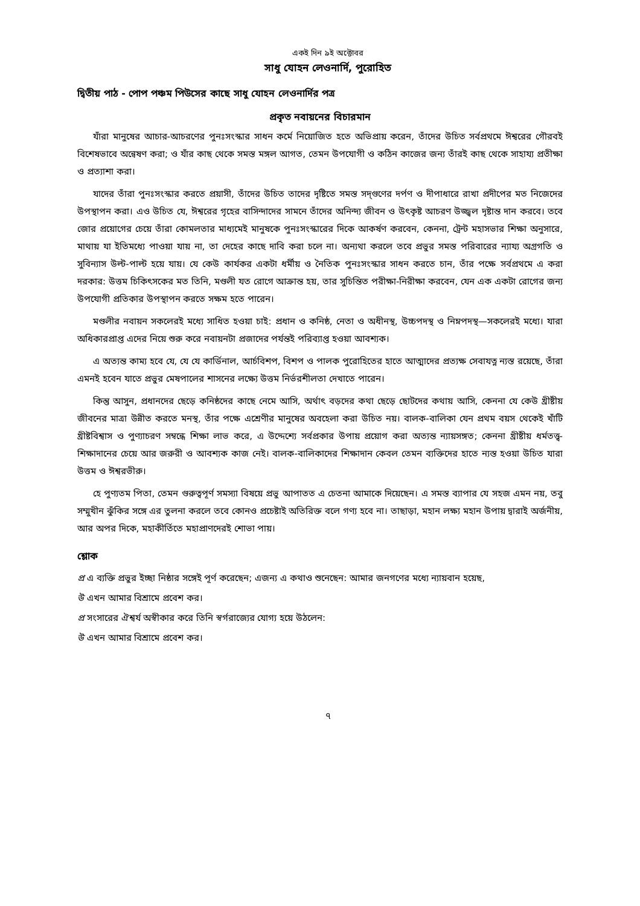একই দিন ৯ই অক্টোবর
সাধু যোহন লেওনার্দি, পুরোহিত
দ্বিতীয় পাঠ - পোপ পঞ্চম পিউসের কাছে সাধু যোহন লেওনার্দির পত্র
প্রকৃত নবায়নের বিচারমান
যাঁরা মানুষের আচার-আচরণের পুনঃসংস্কার সাধন কর্মে নিয়োজিত হতে অভিপ্রায় করেন, তাঁদের উচিত সর্বপ্রথমে ঈশ্বরের গৌরবই বিশেষভাবে অন্বেষণ করা; ও যাঁর কাছ থেকে সমস্ত মঙ্গল আগত, তেমন উপযোগী ও কঠিন কাজের জন্য তাঁরই কাছ থেকে সাহায্য প্রতীক্ষা ও প্রত্যাশা করা।
যাদের তাঁরা পুনঃসংস্কার করতে প্রয়াসী, তাঁদের উচিত তাদের দৃষ্টিতে সমস্ত সদ্‌গুণের দর্পণ ও দীপাধারে রাখা প্রদীপের মত নিজেদের উপস্থাপন করা। এও উচিত যে, ঈশ্বরের গৃহের বাসিন্দাদের সামনে তাঁদের অনিন্দ্য জীবন ও উৎকৃষ্ট আচরণ উজ্জ্বল দৃষ্টান্ত দান করবে। তবে জোর প্রয়োগের চেয়ে তাঁরা কোমলতার মাধ্যমেই মানুষকে পুনঃসংস্কারের দিকে আকর্ষণ করবেন, কেননা, ট্রেন্ট মহাসভার শিক্ষা অনুসারে, মাথায় যা ইতিমধ্যে পাওয়া যায় না, তা দেহের কাছে দাবি করা চলে না। অন্যথা করলে তবে প্রভুর সমস্ত পরিবারের ন্যায্য অগ্রগতি ও সুবিন্যাস উল্ট-পাল্ট হয়ে যায়। যে কেউ কার্যকর একটা ধর্মীয় ও নৈতিক পুনঃসংস্কার সাধন করতে চান, তাঁর পক্ষে সর্বপ্রথমে এ করা দরকার: উত্তম চিকিৎসকের মত তিনি, মণ্ডলী যত রোগে আক্রান্ত হয়, তার সুচিন্তিত পরীক্ষা-নিরীক্ষা করবেন, যেন এক একটা রোগের জন্য উপযোগী প্রতিকার উপস্থাপন করতে সক্ষম হতে পারেন।
মণ্ডলীর নবায়ন সকলেরই মধ্যে সাধিত হওয়া চাই: প্রধান ও কনিষ্ঠ, নেতা ও অধীনস্থ, উচ্চপদস্থ ও নিম্নপদস্থ—সকলেরই মধ্যে। যারা অধিকারপ্রাপ্ত এদের নিয়ে শুরু করে নবায়নটা প্রজাদের পর্যন্তই পরিব্যাপ্ত হওয়া আবশ্যক।
এ অত্যন্ত কাম্য হবে যে, যে যে কার্ডিনাল, আর্চবিশপ, বিশপ ও পালক পুরোহিতের হাতে আত্মাদের প্রত্যক্ষ সেবাযত্ন ন্যস্ত রয়েছে, তাঁরা এমনই হবেন যাতে প্রভুর মেষপালের শাসনের লক্ষ্যে উত্তম নির্ভরশীলতা দেখাতে পারেন।
কিন্তু আসুন, প্রধানদের ছেড়ে কনিষ্ঠদের কাছে নেমে আসি, অর্থাৎ বড়দের কথা ছেড়ে ছোটদের কথায় আসি, কেননা যে কেউ খ্রীষ্টীয় জীবনের মাত্রা উন্নীত করতে মনস্থ, তাঁর পক্ষে এশ্রেণীর মানুষের অবহেলা করা উচিত নয়। বালক-বালিকা যেন প্রথম বয়স থেকেই খাঁটি খ্রীষ্টবিশ্বাস ও পুণ্যাচরণ সম্বন্ধে শিক্ষা লাভ করে, এ উদ্দেশ্যে সর্বপ্রকার উপায় প্রয়োগ করা অত্যন্ত ন্যায়সঙ্গত; কেননা খ্রীষ্টীয় ধর্মতত্ত্ব-শিক্ষাদানের চেয়ে আর জরুরী ও আবশ্যক কাজ নেই। বালক-বালিকাদের শিক্ষাদান কেবল তেমন ব্যক্তিদের হাতে ন্যস্ত হওয়া উচিত যারা উত্তম ও ঈশ্বরভীরু।
হে পুণ্যতম পিতা, তেমন গুরুত্বপূর্ণ সমস্যা বিষয়ে প্রভু আপাতত এ চেতনা আমাকে দিয়েছেন। এ সমস্ত ব্যাপার যে সহজ এমন নয়, তবু সম্মুখীন ঝুঁকির সঙ্গে এর তুলনা করলে তবে কোনও প্রচেষ্টাই অতিরিক্ত বলে গণ্য হবে না। তাছাড়া, মহান লক্ষ্য মহান উপায় দ্বারাই অর্জনীয়, আর অপর দিকে, মহাকীর্তিতে মহাপ্রাণদেরই শোভা পায়।
শ্লোক
প্র এ ব্যক্তি প্রভুর ইচ্ছা নিষ্ঠার সঙ্গেই পূর্ণ করেছেন; এজন্য এ কথাও শুনেছেন: আমার জনগণের মধ্যে ন্যায়বান হয়েছ,
উ এখন আমার বিশ্রামে প্রবেশ কর।
প্র সংসারের ঐশ্বর্য অস্বীকার করে তিনি স্বর্গরাজ্যের যোগ্য হয়ে উঠলেন:
উ এখন আমার বিশ্রামে প্রবেশ কর।
৭